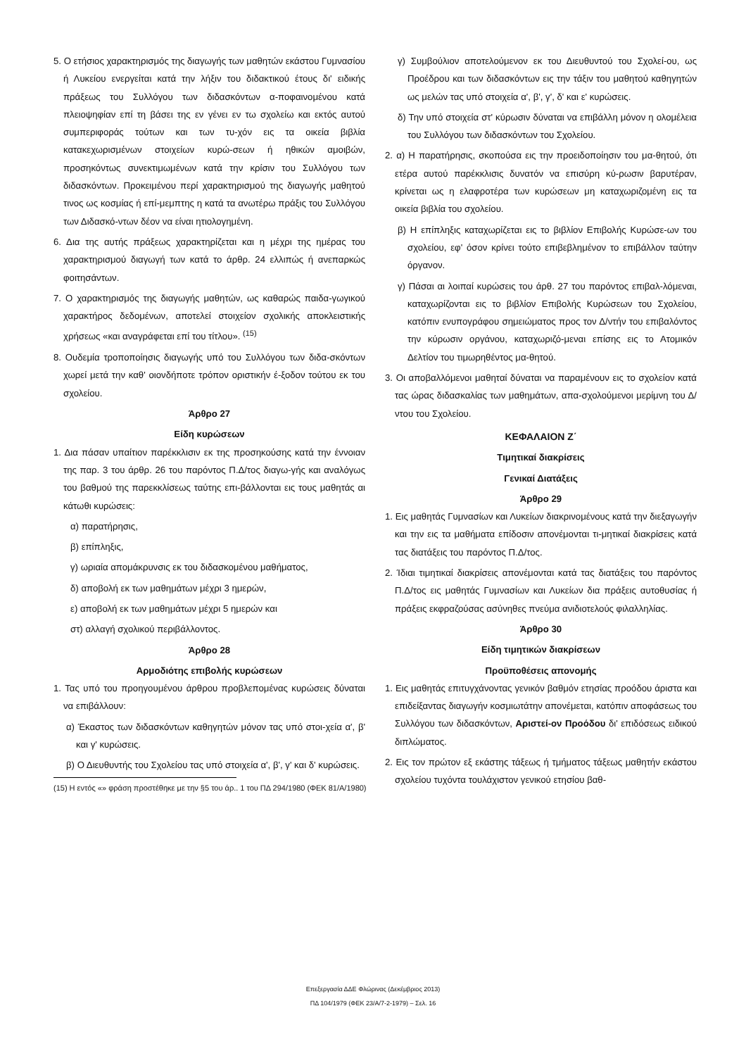5. Ο ετήσιος χαρακτηρισμός της διαγωγής των μαθητών εκάστου Γυμνασίου ή Λυκείου ενεργείται κατά την λήξιν του διδακτικού έτους δι' ειδικής πράξεως του Συλλόγου των διδασκόντων α-ποφαινομένου κατά πλειοψηφίαν επί τη βάσει της εν γένει εν τω σχολείω και εκτός αυτού συμπεριφοράς τούτων και των τυ-χόν εις τα οικεία βιβλία κατακεχωρισμένων στοιχείων κυρώ-σεων ή ηθικών αμοιβών, προσηκόντως συνεκτιμωμένων κατά την κρίσιν του Συλλόγου των διδασκόντων. Προκειμένου περί χαρακτηρισμού της διαγωγής μαθητού τινος ως κοσμίας ή επί-μεμπτης η κατά τα ανωτέρω πράξις του Συλλόγου των Διδασκό-ντων δέον να είναι ητιολογημένη.
6. Δια της αυτής πράξεως χαρακτηρίζεται και η μέχρι της ημέρας του χαρακτηρισμού διαγωγή των κατά το άρθρ. 24 ελλιπώς ή ανεπαρκώς φοιτησάντων.
7. Ο χαρακτηρισμός της διαγωγής μαθητών, ως καθαρώς παιδα-γωγικού χαρακτήρος δεδομένων, αποτελεί στοιχείον σχολικής αποκλειστικής χρήσεως «και αναγράφεται επί του τίτλου». <sup>(15)</sup>
8. Ουδεμία τροποποίησις διαγωγής υπό του Συλλόγου των διδα-σκόντων χωρεί μετά την καθ' οιονδήποτε τρόπον οριστικήν έ-ξοδον τούτου εκ του σχολείου.
Άρθρο 27
Είδη κυρώσεων
1. Δια πάσαν υπαίτιον παρέκκλισιν εκ της προσηκούσης κατά την έννοιαν της παρ. 3 του άρθρ. 26 του παρόντος Π.Δ/τος διαγω-γής και αναλόγως του βαθμού της παρεκκλίσεως ταύτης επι-βάλλονται εις τους μαθητάς αι κάτωθι κυρώσεις:
α) παρατήρησις,
β) επίπληξις,
γ) ωριαία απομάκρυνσις εκ του διδασκομένου μαθήματος,
δ) αποβολή εκ των μαθημάτων μέχρι 3 ημερών,
ε) αποβολή εκ των μαθημάτων μέχρι 5 ημερών και
στ) αλλαγή σχολικού περιβάλλοντος.
Άρθρο 28
Αρμοδιότης επιβολής κυρώσεων
1. Τας υπό του προηγουμένου άρθρου προβλεπομένας κυρώσεις δύναται να επιβάλλουν:
α) Έκαστος των διδασκόντων καθηγητών μόνον τας υπό στοι-χεία α', β' και γ' κυρώσεις.
β) Ο Διευθυντής του Σχολείου τας υπό στοιχεία α', β', γ' και δ' κυρώσεις.
(15) Η εντός «» φράση προστέθηκε με την §5 του άρ.. 1 του ΠΔ 294/1980 (ΦΕΚ 81/Α/1980)
γ) Συμβούλιον αποτελούμενον εκ του Διευθυντού του Σχολεί-ου, ως Προέδρου και των διδασκόντων εις την τάξιν του μαθητού καθηγητών ως μελών τας υπό στοιχεία α', β', γ', δ' και ε' κυρώσεις.
δ) Την υπό στοιχεία στ' κύρωσιν δύναται να επιβάλλη μόνον η ολομέλεια του Συλλόγου των διδασκόντων του Σχολείου.
2. α) Η παρατήρησις, σκοπούσα εις την προειδοποίησιν του μα-θητού, ότι ετέρα αυτού παρέκκλισις δυνατόν να επισύρη κύ-ρωσιν βαρυτέραν, κρίνεται ως η ελαφροτέρα των κυρώσεων μη καταχωριζομένη εις τα οικεία βιβλία του σχολείου.
β) Η επίπληξις καταχωρίζεται εις το βιβλίον Επιβολής Κυρώσε-ων του σχολείου, εφ' όσον κρίνει τούτο επιβεβλημένον το επιβάλλον ταύτην όργανον.
γ) Πάσαι αι λοιπαί κυρώσεις του άρθ. 27 του παρόντος επιβαλ-λόμεναι, καταχωρίζονται εις το βιβλίον Επιβολής Κυρώσεων του Σχολείου, κατόπιν ενυπογράφου σημειώματος προς τον Δ/ντήν του επιβαλόντος την κύρωσιν οργάνου, καταχωριζό-μεναι επίσης εις το Ατομικόν Δελτίον του τιμωρηθέντος μα-θητού.
3. Οι αποβαλλόμενοι μαθηταί δύναται να παραμένουν εις το σχολείον κατά τας ώρας διδασκαλίας των μαθημάτων, απα-σχολούμενοι μερίμνη του Δ/ντου του Σχολείου.
ΚΕΦΑΛΑΙΟΝ Ζ΄
Τιμητικαί διακρίσεις
Γενικαί Διατάξεις
Άρθρο 29
1. Εις μαθητάς Γυμνασίων και Λυκείων διακρινομένους κατά την διεξαγωγήν και την εις τα μαθήματα επίδοσιν απονέμονται τι-μητικαί διακρίσεις κατά τας διατάξεις του παρόντος Π.Δ/τος.
2. Ίδιαι τιμητικαί διακρίσεις απονέμονται κατά τας διατάξεις του παρόντος Π.Δ/τος εις μαθητάς Γυμνασίων και Λυκείων δια πράξεις αυτοθυσίας ή πράξεις εκφραζούσας ασύνηθες πνεύμα ανιδιοτελούς φιλαλληλίας.
Άρθρο 30
Είδη τιμητικών διακρίσεων
Προϋποθέσεις απονομής
1. Εις μαθητάς επιτυγχάνοντας γενικόν βαθμόν ετησίας προόδου άριστα και επιδείξαντας διαγωγήν κοσμιωτάτην απονέμεται, κατόπιν αποφάσεως του Συλλόγου των διδασκόντων, Αριστεί-ον Προόδου δι' επιδόσεως ειδικού διπλώματος.
2. Εις τον πρώτον εξ εκάστης τάξεως ή τμήματος τάξεως μαθητήν εκάστου σχολείου τυχόντα τουλάχιστον γενικού ετησίου βαθ-
Επεξεργασία ΔΔΕ Φλώρινας (Δεκέμβριος 2013)
ΠΔ 104/1979 (ΦΕΚ 23/Α/7-2-1979) – Σελ. 16